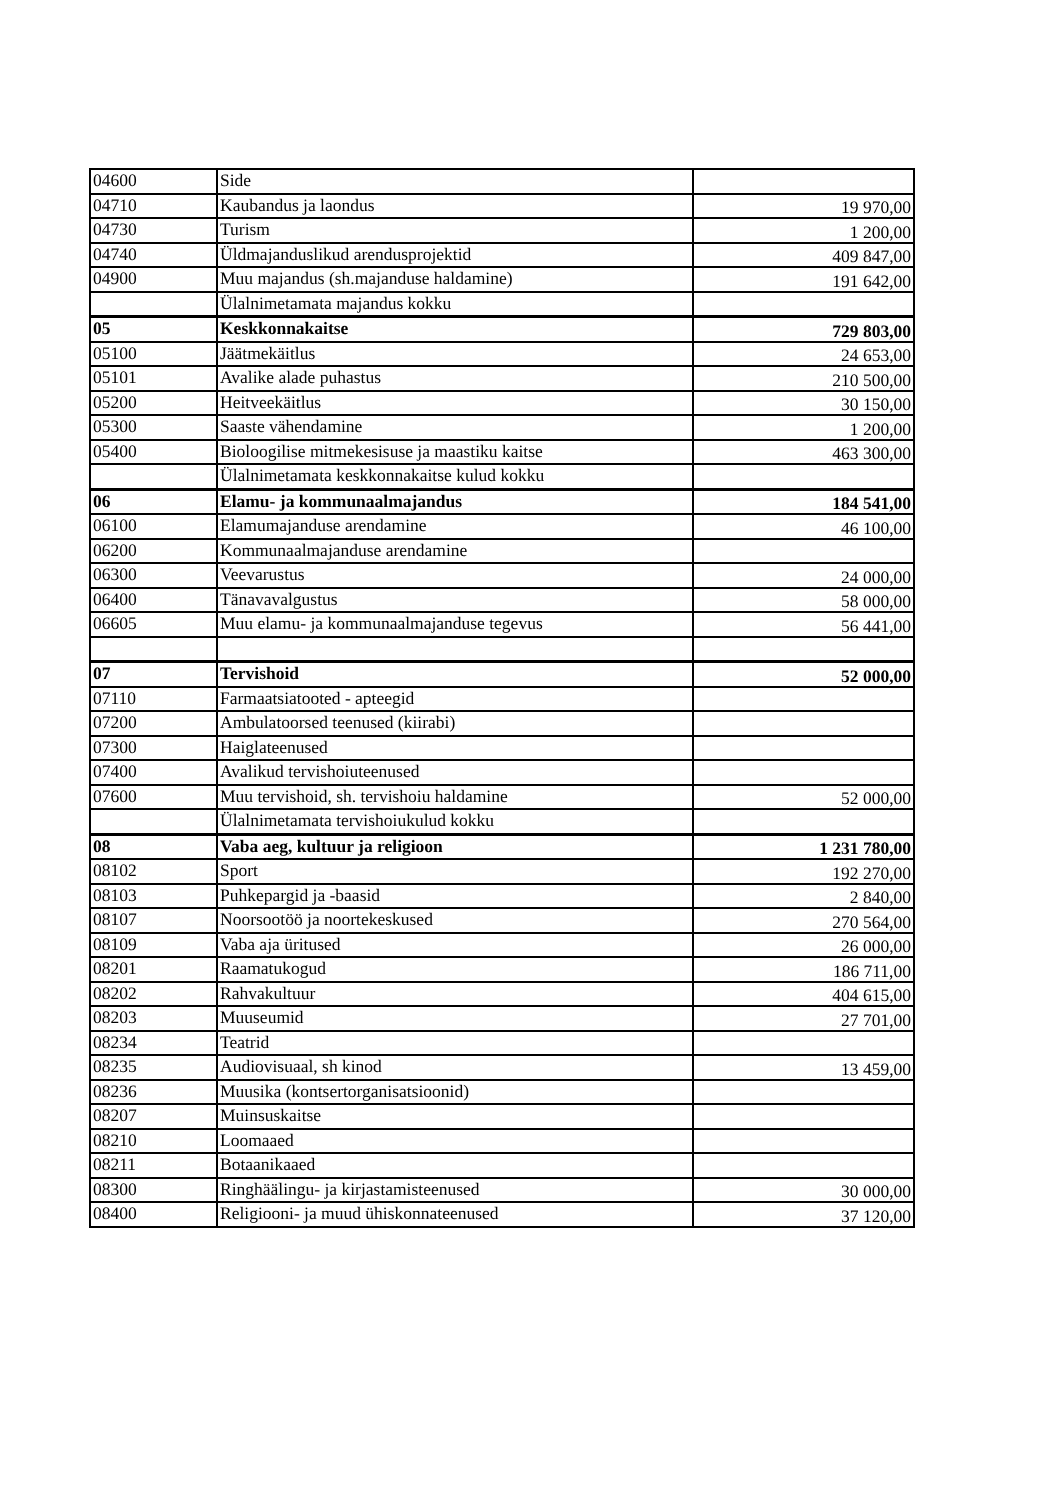| 04600 | Side | |
| 04710 | Kaubandus ja laondus | 19 970,00 |
| 04730 | Turism | 1 200,00 |
| 04740 | Üldmajanduslikud arendusprojektid | 409 847,00 |
| 04900 | Muu majandus (sh.majanduse haldamine) | 191 642,00 |
| | Ülalnimetamata majandus kokku | |
| 05 | Keskkonnakaitse | 729 803,00 |
| 05100 | Jäätmekäitlus | 24 653,00 |
| 05101 | Avalike alade puhastus | 210 500,00 |
| 05200 | Heitveekäitlus | 30 150,00 |
| 05300 | Saaste vähendamine | 1 200,00 |
| 05400 | Bioloogilise mitmekesisuse ja maastiku kaitse | 463 300,00 |
| | Ülalnimetamata keskkonnakaitse kulud kokku | |
| 06 | Elamu- ja kommunaalmajandus | 184 541,00 |
| 06100 | Elamumajanduse arendamine | 46 100,00 |
| 06200 | Kommunaalmajanduse arendamine | |
| 06300 | Veevarustus | 24 000,00 |
| 06400 | Tänavavalgustus | 58 000,00 |
| 06605 | Muu elamu- ja kommunaalmajanduse tegevus | 56 441,00 |
| 07 | Tervishoid | 52 000,00 |
| 07110 | Farmaatsiatooted - apteegid | |
| 07200 | Ambulatoorsed teenused (kiirabi) | |
| 07300 | Haiglateenused | |
| 07400 | Avalikud tervishoiuteenused | |
| 07600 | Muu tervishoid, sh. tervishoiu haldamine | 52 000,00 |
| | Ülalnimetamata tervishoiukulud kokku | |
| 08 | Vaba aeg, kultuur ja religioon | 1 231 780,00 |
| 08102 | Sport | 192 270,00 |
| 08103 | Puhkepargid ja -baasid | 2 840,00 |
| 08107 | Noorsootöö ja noortekeskused | 270 564,00 |
| 08109 | Vaba aja üritused | 26 000,00 |
| 08201 | Raamatukogud | 186 711,00 |
| 08202 | Rahvakultuur | 404 615,00 |
| 08203 | Muuseumid | 27 701,00 |
| 08234 | Teatrid | |
| 08235 | Audiovisuaal, sh kinod | 13 459,00 |
| 08236 | Muusika (kontsertorganisatsioonid) | |
| 08207 | Muinsuskaitse | |
| 08210 | Loomaaed | |
| 08211 | Botaanikaaed | |
| 08300 | Ringhäälingu- ja kirjastamisteenused | 30 000,00 |
| 08400 | Religiooni- ja muud ühiskonnateenused | 37 120,00 |